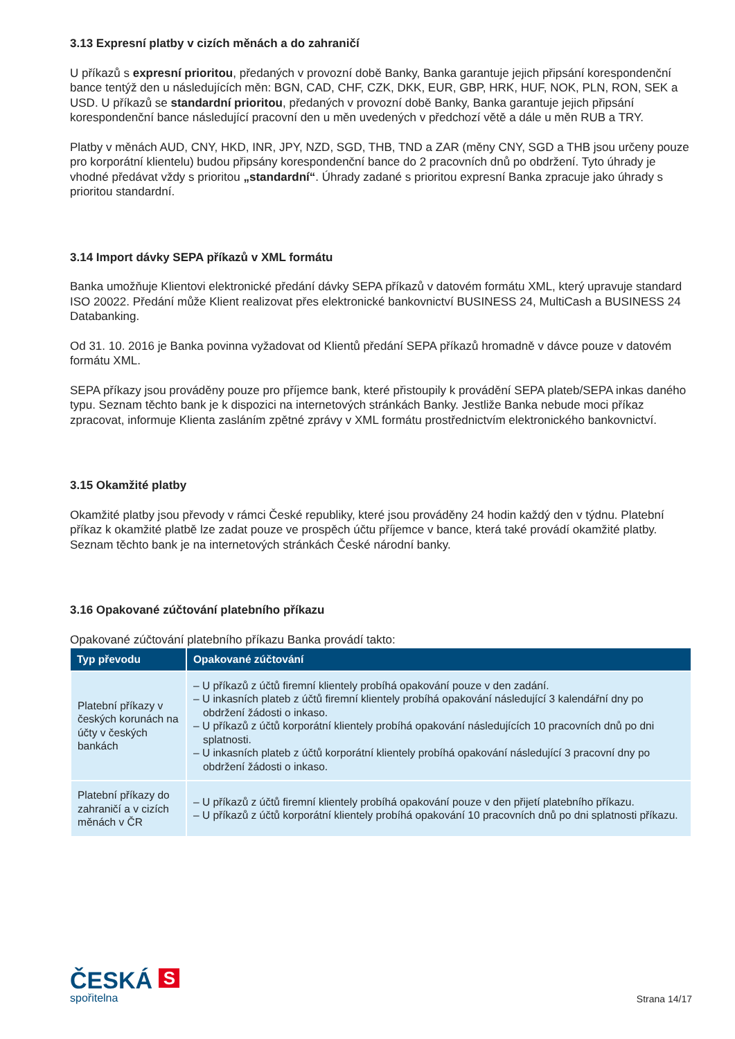3.13 Expresní platby v cizích měnách a do zahraničí
U příkazů s expresní prioritou, předaných v provozní době Banky, Banka garantuje jejich připsání korespondenční bance tentýž den u následujících měn: BGN, CAD, CHF, CZK, DKK, EUR, GBP, HRK, HUF, NOK, PLN, RON, SEK a USD. U příkazů se standardní prioritou, předaných v provozní době Banky, Banka garantuje jejich připsání korespondenční bance následující pracovní den u měn uvedených v předchozí větě a dále u měn RUB a TRY.
Platby v měnách AUD, CNY, HKD, INR, JPY, NZD, SGD, THB, TND a ZAR (měny CNY, SGD a THB jsou určeny pouze pro korporátní klientelu) budou připsány korespondenční bance do 2 pracovních dnů po obdržení. Tyto úhrady je vhodné předávat vždy s prioritou „standardní“. Úhrady zadané s prioritou expresní Banka zpracuje jako úhrady s prioritou standardní.
3.14 Import dávky SEPA příkazů v XML formátu
Banka umožňuje Klientovi elektronické předání dávky SEPA příkazů v datovém formátu XML, který upravuje standard ISO 20022. Předání může Klient realizovat přes elektronické bankovnictví BUSINESS 24, MultiCash a BUSINESS 24 Databanking.
Od 31. 10. 2016 je Banka povinna vyžadovat od Klientů předání SEPA příkazů hromadně v dávce pouze v datovém formátu XML.
SEPA příkazy jsou prováděny pouze pro příjemce bank, které přistoupily k provádění SEPA plateb/SEPA inkas daného typu. Seznam těchto bank je k dispozici na internetových stránkách Banky. Jestliže Banka nebude moci příkaz zpracovat, informuje Klienta zasláním zpětné zprávy v XML formátu prostřednictvím elektronického bankovnictví.
3.15 Okamžité platby
Okamžité platby jsou převody v rámci České republiky, které jsou prováděny 24 hodin každý den v týdnu. Platební příkaz k okamžité platbě lze zadat pouze ve prospěch účtu příjemce v bance, která také provádí okamžité platby. Seznam těchto bank je na internetových stránkách České národní banky.
3.16 Opakované zúčtování platebního příkazu
Opakované zúčtování platebního příkazu Banka provádí takto:
| Typ převodu | Opakované zúčtování |
| --- | --- |
| Platební příkazy v českých korunách na účty v českých bankách | – U příkazů z účtů firemní klientely probíhá opakování pouze v den zadání. – U inkasních plateb z účtů firemní klientely probíhá opakování následující 3 kalendářní dny po obdržení žádosti o inkaso. – U příkazů z účtů korporátní klientely probíhá opakování následujících 10 pracovních dnů po dni splatnosti. – U inkasních plateb z účtů korporátní klientely probíhá opakování následující 3 pracovní dny po obdržení žádosti o inkaso. |
| Platební příkazy do zahraničí a v cizích měnách v ČR | – U příkazů z účtů firemní klientely probíhá opakování pouze v den přijetí platebního příkazu. – U příkazů z účtů korporátní klientely probíhá opakování 10 pracovních dnů po dni splatnosti příkazu. |
ČESKÁ S
spořitelna
Strana 14/17